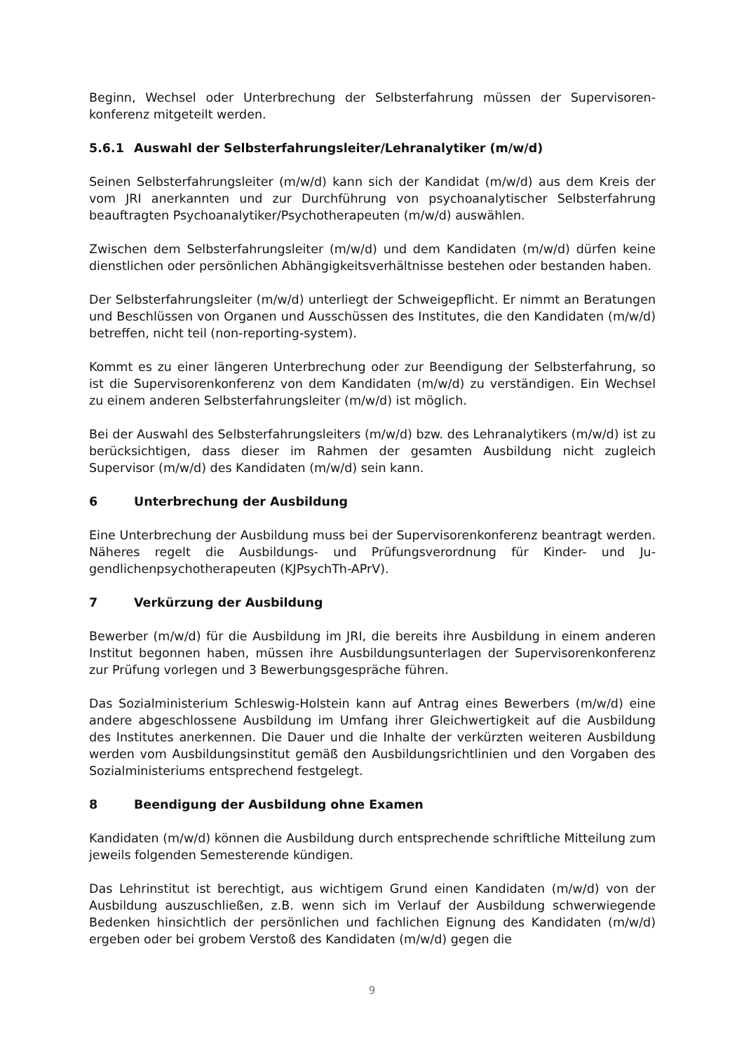Beginn, Wechsel oder Unterbrechung der Selbsterfahrung müssen der Supervisoren­konferenz mitgeteilt werden.
5.6.1 Auswahl der Selbsterfahrungsleiter/Lehranalytiker (m/w/d)
Seinen Selbsterfahrungsleiter (m/w/d) kann sich der Kandidat (m/w/d) aus dem Kreis der vom JRI anerkannten und zur Durchführung von psychoanalytischer Selbsterfah­rung beauftragten Psychoanalytiker/Psychotherapeuten (m/w/d) auswählen.
Zwischen dem Selbsterfahrungsleiter (m/w/d) und dem Kandidaten (m/w/d) dürfen keine dienstlichen oder persönlichen Abhängigkeitsverhältnisse bestehen oder be­standen haben.
Der Selbsterfahrungsleiter (m/w/d) unterliegt der Schweigepflicht. Er nimmt an Bera­tungen und Beschlüssen von Organen und Ausschüssen des Institutes, die den Kandi­daten (m/w/d) betreffen, nicht teil (non-reporting-system).
Kommt es zu einer längeren Unterbrechung oder zur Beendigung der Selbsterfahrung, so ist die Supervisorenkonferenz von dem Kandidaten (m/w/d) zu verständigen. Ein Wechsel zu einem anderen Selbsterfahrungsleiter (m/w/d) ist möglich.
Bei der Auswahl des Selbsterfahrungsleiters (m/w/d) bzw. des Lehranalytikers (m/w/d) ist zu berücksichtigen, dass dieser im Rahmen der gesamten Ausbildung nicht zugleich Supervisor (m/w/d) des Kandidaten (m/w/d) sein kann.
6 Unterbrechung der Ausbildung
Eine Unterbrechung der Ausbildung muss bei der Supervisorenkonferenz beantragt werden. Näheres regelt die Ausbildungs- und Prüfungsverordnung für Kinder- und Ju­gendlichenpsychotherapeuten (KJPsychTh-APrV).
7 Verkürzung der Ausbildung
Bewerber (m/w/d) für die Ausbildung im JRI, die bereits ihre Ausbildung in einem an­deren Institut begonnen haben, müssen ihre Ausbildungsunterlagen der Supervisoren­konferenz zur Prüfung vorlegen und 3 Bewerbungsgespräche führen.
Das Sozialministerium Schleswig-Holstein kann auf Antrag eines Bewerbers (m/w/d) eine andere abgeschlossene Ausbildung im Umfang ihrer Gleichwertigkeit auf die Aus­bildung des Institutes anerkennen. Die Dauer und die Inhalte der verkürzten weiteren Ausbildung werden vom Ausbildungsinstitut gemäß den Ausbildungsrichtlinien und den Vorgaben des Sozialministeriums entsprechend festgelegt.
8 Beendigung der Ausbildung ohne Examen
Kandidaten (m/w/d) können die Ausbildung durch entsprechende schriftliche Mittei­lung zum jeweils folgenden Semesterende kündigen.
Das Lehrinstitut ist berechtigt, aus wichtigem Grund einen Kandidaten (m/w/d) von der Ausbildung auszuschließen, z.B. wenn sich im Verlauf der Ausbildung schwerwie­gende Bedenken hinsichtlich der persönlichen und fachlichen Eignung des Kandida­ten (m/w/d) ergeben oder bei grobem Verstoß des Kandidaten (m/w/d) gegen die
9